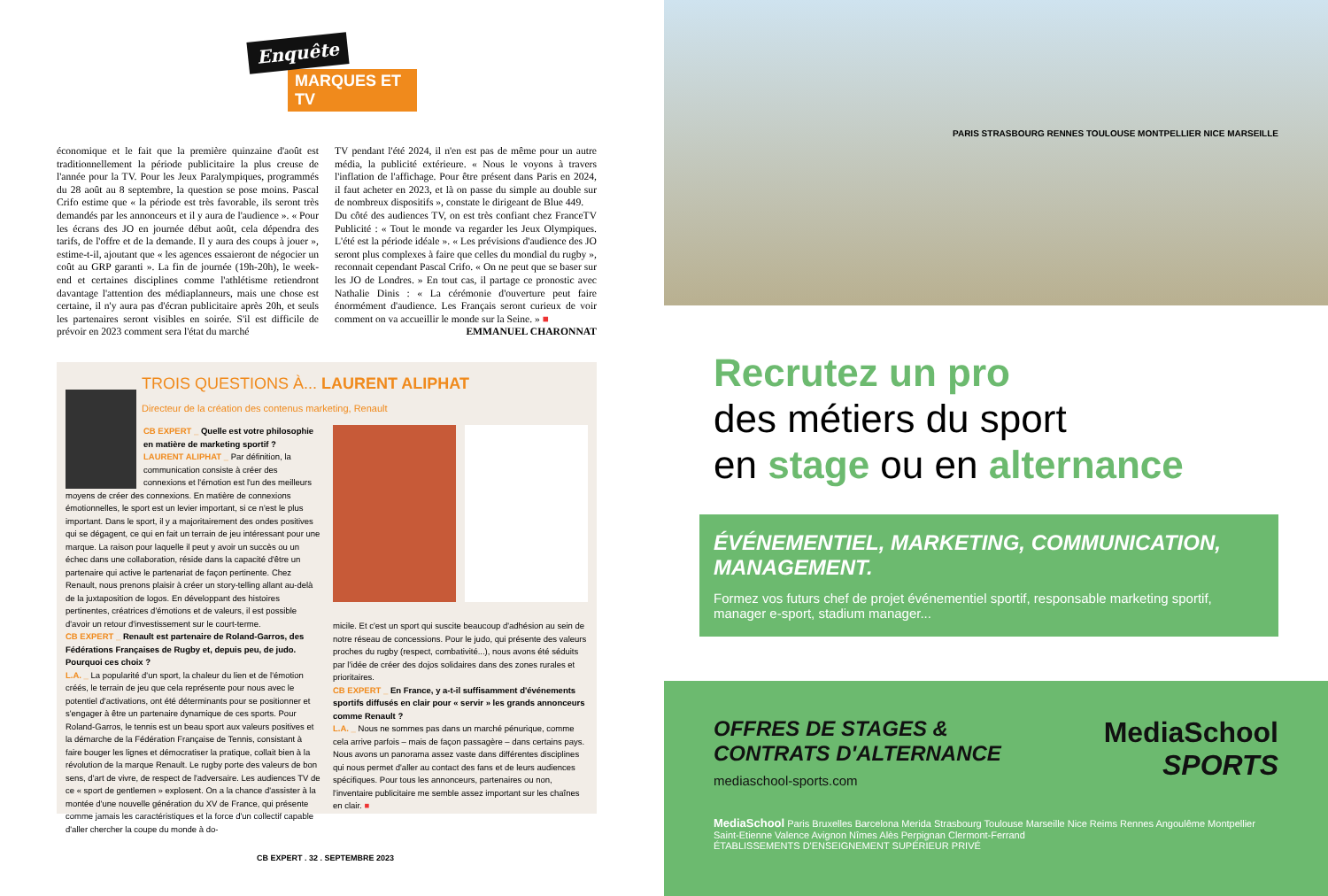Enquête
MARQUES ET TV
économique et le fait que la première quinzaine d'août est traditionnellement la période publicitaire la plus creuse de l'année pour la TV. Pour les Jeux Paralympiques, programmés du 28 août au 8 septembre, la question se pose moins. Pascal Crifo estime que « la période est très favorable, ils seront très demandés par les annonceurs et il y aura de l'audience ». « Pour les écrans des JO en journée début août, cela dépendra des tarifs, de l'offre et de la demande. Il y aura des coups à jouer », estime-t-il, ajoutant que « les agences essaieront de négocier un coût au GRP garanti ». La fin de journée (19h-20h), le week-end et certaines disciplines comme l'athlétisme retiendront davantage l'attention des médiaplanneurs, mais une chose est certaine, il n'y aura pas d'écran publicitaire après 20h, et seuls les partenaires seront visibles en soirée. S'il est difficile de prévoir en 2023 comment sera l'état du marché
TV pendant l'été 2024, il n'en est pas de même pour un autre média, la publicité extérieure. « Nous le voyons à travers l'inflation de l'affichage. Pour être présent dans Paris en 2024, il faut acheter en 2023, et là on passe du simple au double sur de nombreux dispositifs », constate le dirigeant de Blue 449.
Du côté des audiences TV, on est très confiant chez FranceTV Publicité : « Tout le monde va regarder les Jeux Olympiques. L'été est la période idéale ». « Les prévisions d'audience des JO seront plus complexes à faire que celles du mondial du rugby », reconnait cependant Pascal Crifo. « On ne peut que se baser sur les JO de Londres. » En tout cas, il partage ce pronostic avec Nathalie Dinis : « La cérémonie d'ouverture peut faire énormément d'audience. Les Français seront curieux de voir comment on va accueillir le monde sur la Seine. » ■
EMMANUEL CHARONNAT
TROIS QUESTIONS À... LAURENT ALIPHAT
Directeur de la création des contenus marketing, Renault
CB EXPERT _ Quelle est votre philosophie en matière de marketing sportif ?
LAURENT ALIPHAT _ Par définition, la communication consiste à créer des connexions et l'émotion est l'un des meilleurs moyens de créer des connexions. En matière de connexions émotionnelles, le sport est un levier important, si ce n'est le plus important. Dans le sport, il y a majoritairement des ondes positives qui se dégagent, ce qui en fait un terrain de jeu intéressant pour une marque. La raison pour laquelle il peut y avoir un succès ou un échec dans une collaboration, réside dans la capacité d'être un partenaire qui active le partenariat de façon pertinente. Chez Renault, nous prenons plaisir à créer un story-telling allant au-delà de la juxtaposition de logos. En développant des histoires pertinentes, créatrices d'émotions et de valeurs, il est possible d'avoir un retour d'investissement sur le court-terme.
CB EXPERT _ Renault est partenaire de Roland-Garros, des Fédérations Françaises de Rugby et, depuis peu, de judo. Pourquoi ces choix ?
L.A. _ La popularité d'un sport, la chaleur du lien et de l'émotion créés, le terrain de jeu que cela représente pour nous avec le potentiel d'activations, ont été déterminants pour se positionner et s'engager à être un partenaire dynamique de ces sports. Pour Roland-Garros, le tennis est un beau sport aux valeurs positives et la démarche de la Fédération Française de Tennis, consistant à faire bouger les lignes et démocratiser la pratique, collait bien à la révolution de la marque Renault. Le rugby porte des valeurs de bon sens, d'art de vivre, de respect de l'adversaire. Les audiences TV de ce « sport de gentlemen » explosent. On a la chance d'assister à la montée d'une nouvelle génération du XV de France, qui présente comme jamais les caractéristiques et la force d'un collectif capable d'aller chercher la coupe du monde à do-
micile. Et c'est un sport qui suscite beaucoup d'adhésion au sein de notre réseau de concessions. Pour le judo, qui présente des valeurs proches du rugby (respect, combativité...), nous avons été séduits par l'idée de créer des dojos solidaires dans des zones rurales et prioritaires.
CB EXPERT _ En France, y a-t-il suffisamment d'événements sportifs diffusés en clair pour « servir » les grands annonceurs comme Renault ?
L.A. _ Nous ne sommes pas dans un marché pénurique, comme cela arrive parfois – mais de façon passagère – dans certains pays. Nous avons un panorama assez vaste dans différentes disciplines qui nous permet d'aller au contact des fans et de leurs audiences spécifiques. Pour tous les annonceurs, partenaires ou non, l'inventaire publicitaire me semble assez important sur les chaînes en clair. ■
CB EXPERT . 32 . SEPTEMBRE 2023
PARIS STRASBOURG RENNES TOULOUSE MONTPELLIER NICE MARSEILLE
Recrutez un pro
des métiers du sport
en stage ou en alternance
ÉVÉNEMENTIEL, MARKETING, COMMUNICATION, MANAGEMENT.
Formez vos futurs chef de projet événementiel sportif, responsable marketing sportif, manager e-sport, stadium manager...
OFFRES DE STAGES &
CONTRATS D'ALTERNANCE
mediaschool-sports.com
MediaSchool
SPORTS
MediaSchool Paris Bruxelles Barcelona Merida Strasbourg Toulouse Marseille Nice Reims Rennes Angoulême Montpellier Saint-Etienne Valence Avignon Nîmes Alès Perpignan Clermont-Ferrand
ÉTABLISSEMENTS D'ENSEIGNEMENT SUPÉRIEUR PRIVÉ